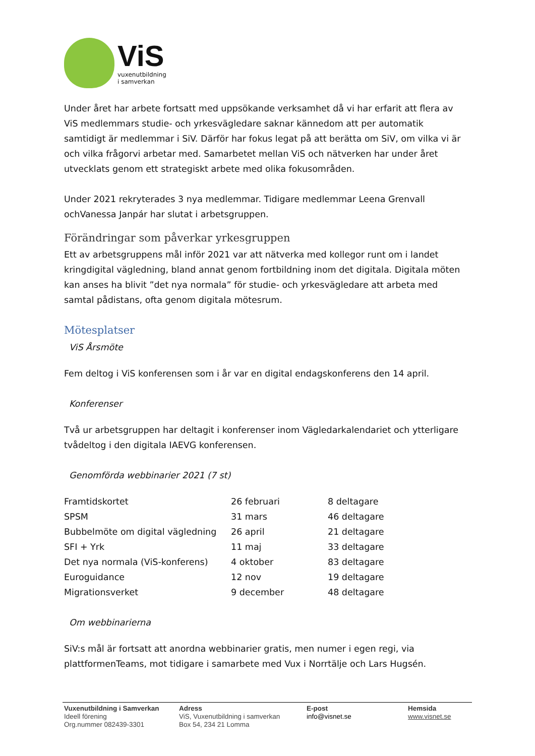ViS
vuxenutbildning
i samverkan
Under året har arbete fortsatt med uppsökande verksamhet då vi har erfarit att flera av ViS medlemmars studie- och yrkesvägledare saknar kännedom att per automatik samtidigt är medlemmar i SiV. Därför har fokus legat på att berätta om SiV, om vilka vi är och vilka frågorvi arbetar med. Samarbetet mellan ViS och nätverken har under året utvecklats genom ett strategiskt arbete med olika fokusområden.
Under 2021 rekryterades 3 nya medlemmar. Tidigare medlemmar Leena Grenvall ochVanessa Janpár har slutat i arbetsgruppen.
Förändringar som påverkar yrkesgruppen
Ett av arbetsgruppens mål inför 2021 var att nätverka med kollegor runt om i landet kringdigital vägledning, bland annat genom fortbildning inom det digitala. Digitala möten kan anses ha blivit ”det nya normala” för studie- och yrkesvägledare att arbeta med samtal pådistans, ofta genom digitala mötesrum.
Mötesplatser
ViS Årsmöte
Fem deltog i ViS konferensen som i år var en digital endagskonferens den 14 april.
Konferenser
Två ur arbetsgruppen har deltagit i konferenser inom Vägledarkalendariet och ytterligare tvådeltog i den digitala IAEVG konferensen.
Genomförda webbinarier 2021 (7 st)
| Framtidskortet | 26 februari | 8 deltagare |
| SPSM | 31 mars | 46 deltagare |
| Bubbelmöte om digital vägledning | 26 april | 21 deltagare |
| SFI + Yrk | 11 maj | 33 deltagare |
| Det nya normala (ViS-konferens) | 4 oktober | 83 deltagare |
| Euroguidance | 12 nov | 19 deltagare |
| Migrationsverket | 9 december | 48 deltagare |
Om webbinarierna
SiV:s mål är fortsatt att anordna webbinarier gratis, men numer i egen regi, via plattformenTeams, mot tidigare i samarbete med Vux i Norrtälje och Lars Hugsén.
Vuxenutbildning i Samverkan
Ideell förening
Org.nummer 082439-3301
Adress
ViS, Vuxenutbildning i samverkan
Box 54, 234 21 Lomma
E-post
info@visnet.se
Hemsida
www.visnet.se